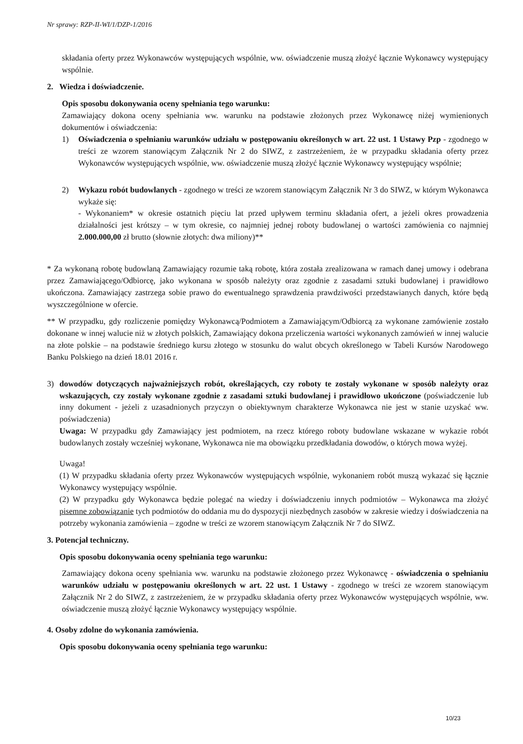Nr sprawy: RZP-II-WI/1/DZP-1/2016
składania oferty przez Wykonawców występujących wspólnie, ww. oświadczenie muszą złożyć łącznie Wykonawcy występujący wspólnie.
2. Wiedza i doświadczenie.
Opis sposobu dokonywania oceny spełniania tego warunku:
Zamawiający dokona oceny spełniania ww. warunku na podstawie złożonych przez Wykonawcę niżej wymienionych dokumentów i oświadczenia:
1) Oświadczenia o spełnianiu warunków udziału w postępowaniu określonych w art. 22 ust. 1 Ustawy Pzp - zgodnego w treści ze wzorem stanowiącym Załącznik Nr 2 do SIWZ, z zastrzeżeniem, że w przypadku składania oferty przez Wykonawców występujących wspólnie, ww. oświadczenie muszą złożyć łącznie Wykonawcy występujący wspólnie;
2) Wykazu robót budowlanych - zgodnego w treści ze wzorem stanowiącym Załącznik Nr 3 do SIWZ, w którym Wykonawca wykaże się:
- Wykonaniem* w okresie ostatnich pięciu lat przed upływem terminu składania ofert, a jeżeli okres prowadzenia działalności jest krótszy – w tym okresie, co najmniej jednej roboty budowlanej o wartości zamówienia co najmniej 2.000.000,00 zł brutto (słownie złotych: dwa miliony)**
* Za wykonaną robotę budowlaną Zamawiający rozumie taką robotę, która została zrealizowana w ramach danej umowy i odebrana przez Zamawiającego/Odbiorcę, jako wykonana w sposób należyty oraz zgodnie z zasadami sztuki budowlanej i prawidłowo ukończona. Zamawiający zastrzega sobie prawo do ewentualnego sprawdzenia prawdziwości przedstawianych danych, które będą wyszczególnione w ofercie.
** W przypadku, gdy rozliczenie pomiędzy Wykonawcą/Podmiotem a Zamawiającym/Odbiorcą za wykonane zamówienie zostało dokonane w innej walucie niż w złotych polskich, Zamawiający dokona przeliczenia wartości wykonanych zamówień w innej walucie na złote polskie – na podstawie średniego kursu złotego w stosunku do walut obcych określonego w Tabeli Kursów Narodowego Banku Polskiego na dzień 18.01 2016 r.
3) dowodów dotyczących najważniejszych robót, określających, czy roboty te zostały wykonane w sposób należyty oraz wskazujących, czy zostały wykonane zgodnie z zasadami sztuki budowlanej i prawidłowo ukończone (poświadczenie lub inny dokument - jeżeli z uzasadnionych przyczyn o obiektywnym charakterze Wykonawca nie jest w stanie uzyskać ww. poświadczenia)
Uwaga: W przypadku gdy Zamawiający jest podmiotem, na rzecz którego roboty budowlane wskazane w wykazie robót budowlanych zostały wcześniej wykonane, Wykonawca nie ma obowiązku przedkładania dowodów, o których mowa wyżej.
Uwaga!
(1) W przypadku składania oferty przez Wykonawców występujących wspólnie, wykonaniem robót muszą wykazać się łącznie Wykonawcy występujący wspólnie.
(2) W przypadku gdy Wykonawca będzie polegać na wiedzy i doświadczeniu innych podmiotów – Wykonawca ma złożyć pisemne zobowiązanie tych podmiotów do oddania mu do dyspozycji niezbędnych zasobów w zakresie wiedzy i doświadczenia na potrzeby wykonania zamówienia – zgodne w treści ze wzorem stanowiącym Załącznik Nr 7 do SIWZ.
3. Potencjał techniczny.
Opis sposobu dokonywania oceny spełniania tego warunku:
Zamawiający dokona oceny spełniania ww. warunku na podstawie złożonego przez Wykonawcę - oświadczenia o spełnianiu warunków udziału w postępowaniu określonych w art. 22 ust. 1 Ustawy - zgodnego w treści ze wzorem stanowiącym Załącznik Nr 2 do SIWZ, z zastrzeżeniem, że w przypadku składania oferty przez Wykonawców występujących wspólnie, ww. oświadczenie muszą złożyć łącznie Wykonawcy występujący wspólnie.
4. Osoby zdolne do wykonania zamówienia.
Opis sposobu dokonywania oceny spełniania tego warunku:
10/23